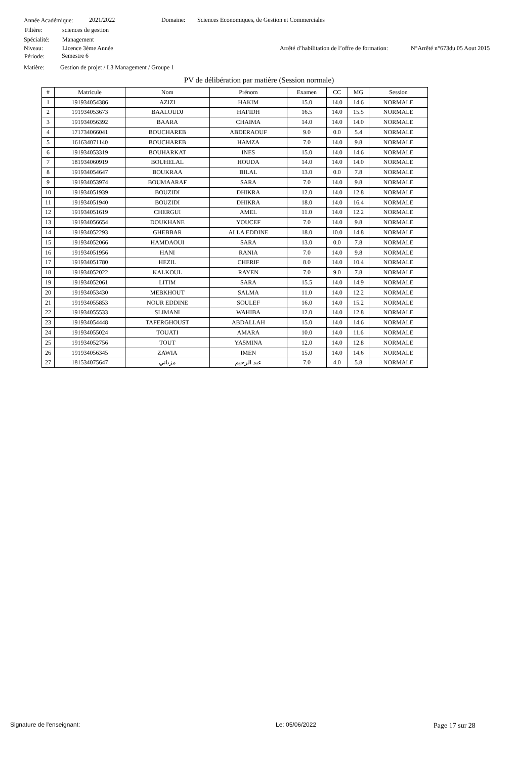Année Académique: 2021/2022 Domaine: Sciences Economiques, de Gestion et Commerciales
Filière: sciences de gestion
Spécialité: Management
Niveau: Licence 3ème Année Arrêté d’habilitation de l’offre de formation: N°Arrêté n°673du 05 Aout 2015
Période: Semestre 6
Matière: Gestion de projet / L3 Management / Groupe 1
PV de délibération par matière (Session normale)
| # | Matricule | Nom | Prénom | Examen | CC | MG | Session |
| --- | --- | --- | --- | --- | --- | --- | --- |
| 1 | 191934054386 | AZIZI | HAKIM | 15.0 | 14.0 | 14.6 | NORMALE |
| 2 | 191934053673 | BAALOUDJ | HAFIDH | 16.5 | 14.0 | 15.5 | NORMALE |
| 3 | 191934056392 | BAARA | CHAIMA | 14.0 | 14.0 | 14.0 | NORMALE |
| 4 | 171734066041 | BOUCHAREB | ABDERAOUF | 9.0 | 0.0 | 5.4 | NORMALE |
| 5 | 161634071140 | BOUCHAREB | HAMZA | 7.0 | 14.0 | 9.8 | NORMALE |
| 6 | 191934053319 | BOUHARKAT | INES | 15.0 | 14.0 | 14.6 | NORMALE |
| 7 | 181934060919 | BOUHELAL | HOUDA | 14.0 | 14.0 | 14.0 | NORMALE |
| 8 | 191934054647 | BOUKRAA | BILAL | 13.0 | 0.0 | 7.8 | NORMALE |
| 9 | 191934053974 | BOUMAARAF | SARA | 7.0 | 14.0 | 9.8 | NORMALE |
| 10 | 191934051939 | BOUZIDI | DHIKRA | 12.0 | 14.0 | 12.8 | NORMALE |
| 11 | 191934051940 | BOUZIDI | DHIKRA | 18.0 | 14.0 | 16.4 | NORMALE |
| 12 | 191934051619 | CHERGUI | AMEL | 11.0 | 14.0 | 12.2 | NORMALE |
| 13 | 191934056654 | DOUKHANE | YOUCEF | 7.0 | 14.0 | 9.8 | NORMALE |
| 14 | 191934052293 | GHEBBAR | ALLA EDDINE | 18.0 | 10.0 | 14.8 | NORMALE |
| 15 | 191934052066 | HAMDAOUI | SARA | 13.0 | 0.0 | 7.8 | NORMALE |
| 16 | 191934051956 | HANI | RANIA | 7.0 | 14.0 | 9.8 | NORMALE |
| 17 | 191934051780 | HEZIL | CHERIF | 8.0 | 14.0 | 10.4 | NORMALE |
| 18 | 191934052022 | KALKOUL | RAYEN | 7.0 | 9.0 | 7.8 | NORMALE |
| 19 | 191934052061 | LITIM | SARA | 15.5 | 14.0 | 14.9 | NORMALE |
| 20 | 191934053430 | MEBKHOUT | SALMA | 11.0 | 14.0 | 12.2 | NORMALE |
| 21 | 191934055853 | NOUR EDDINE | SOULEF | 16.0 | 14.0 | 15.2 | NORMALE |
| 22 | 191934055533 | SLIMANI | WAHIBA | 12.0 | 14.0 | 12.8 | NORMALE |
| 23 | 191934054448 | TAFERGHOUST | ABDALLAH | 15.0 | 14.0 | 14.6 | NORMALE |
| 24 | 191934055024 | TOUATI | AMARA | 10.0 | 14.0 | 11.6 | NORMALE |
| 25 | 191934052756 | TOUT | YASMINA | 12.0 | 14.0 | 12.8 | NORMALE |
| 26 | 191934056345 | ZAWIA | IMEN | 15.0 | 14.0 | 14.6 | NORMALE |
| 27 | 181534075647 | مزياني | عبد الرحيم | 7.0 | 4.0 | 5.8 | NORMALE |
Signature de l'enseignant: Le: 05/06/2022 Page 17 sur 28